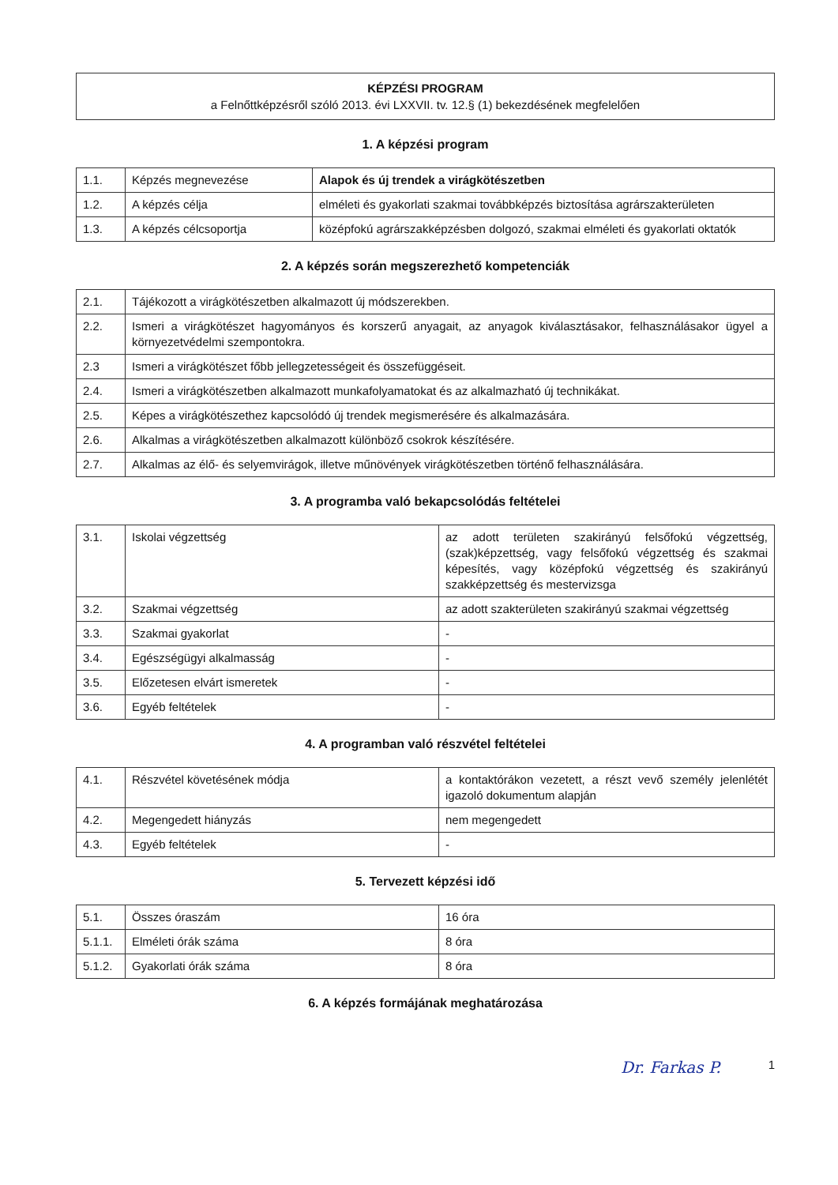KÉPZÉSI PROGRAM
a Felnőttképzésről szóló 2013. évi LXXVII. tv. 12.§ (1) bekezdésének megfelelően
1. A képzési program
| 1.1. | Képzés megnevezése | Alapok és új trendek a virágkötészetben |
| 1.2. | A képzés célja | elméleti és gyakorlati szakmai továbbképzés biztosítása agrárszakterületen |
| 1.3. | A képzés célcsoportja | középfokú agrárszakképzésben dolgozó, szakmai elméleti és gyakorlati oktatók |
2. A képzés során megszerezhető kompetenciák
| 2.1. | Tájékozott a virágkötészetben alkalmazott új módszerekben. |
| 2.2. | Ismeri a virágkötészet hagyományos és korszerű anyagait, az anyagok kiválasztásakor, felhasználásakor ügyel a környezetvédelmi szempontokra. |
| 2.3 | Ismeri a virágkötészet főbb jellegzetességeit és összefüggéseit. |
| 2.4. | Ismeri a virágkötészetben alkalmazott munkafolyamatokat és az alkalmazható új technikákat. |
| 2.5. | Képes a virágkötészethez kapcsolódó új trendek megismerésére és alkalmazására. |
| 2.6. | Alkalmas a virágkötészetben alkalmazott különböző csokrok készítésére. |
| 2.7. | Alkalmas az élő- és selyemvirágok, illetve műnövények virágkötészetben történő felhasználására. |
3. A programba való bekapcsolódás feltételei
| 3.1. | Iskolai végzettség | az adott területen szakirányú felsőfokú végzettség, (szak)képzettség, vagy felsőfokú végzettség és szakmai képesítés, vagy középfokú végzettség és szakirányú szakképzettség és mestervizsga |
| 3.2. | Szakmai végzettség | az adott szakterületen szakirányú szakmai végzettség |
| 3.3. | Szakmai gyakorlat | - |
| 3.4. | Egészségügyi alkalmasság | - |
| 3.5. | Előzetesen elvárt ismeretek | - |
| 3.6. | Egyéb feltételek | - |
4. A programban való részvétel feltételei
| 4.1. | Részvétel követésének módja | a kontaktórákon vezetett, a részt vevő személy jelenlétét igazoló dokumentum alapján |
| 4.2. | Megengedett hiányzás | nem megengedett |
| 4.3. | Egyéb feltételek | - |
5. Tervezett képzési idő
| 5.1. | Összes óraszám | 16 óra |
| 5.1.1. | Elméleti órák száma | 8 óra |
| 5.1.2. | Gyakorlati órák száma | 8 óra |
6. A képzés formájának meghatározása
Dr. Farkas P. 1